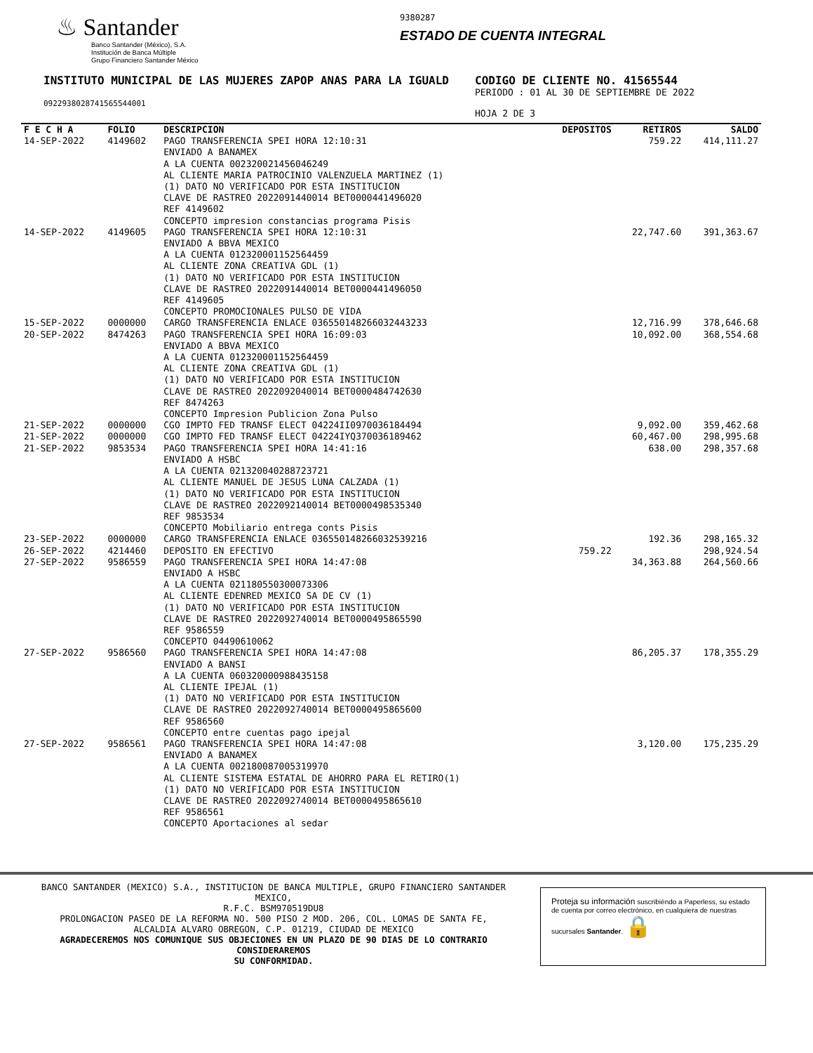♨ Santander
Banco Santander (México), S.A.
Institución de Banca Múltiple
Grupo Financiero Santander México
9380287
ESTADO DE CUENTA INTEGRAL
INSTITUTO MUNICIPAL DE LAS MUJERES ZAPOP ANAS PARA LA IGUALD
09229380287415655440​01
CODIGO DE CLIENTE NO. 41565544
PERIODO : 01 AL 30 DE SEPTIEMBRE DE 2022
HOJA 2 DE 3
| F E C H A | FOLIO | DESCRIPCION | DEPOSITOS | RETIROS | SALDO |
| --- | --- | --- | --- | --- | --- |
| 14-SEP-2022 | 4149602 | PAGO TRANSFERENCIA SPEI HORA 12:10:31 ENVIADO A BANAMEX A LA CUENTA 002320021456046249 AL CLIENTE MARIA PATROCINIO VALENZUELA MARTINEZ (1) (1) DATO NO VERIFICADO POR ESTA INSTITUCION CLAVE DE RASTREO 2022091440014 BET0000441496020 REF 4149602 CONCEPTO impresion constancias programa Pisis | | 759.22 | 414,111.27 |
| 14-SEP-2022 | 4149605 | PAGO TRANSFERENCIA SPEI HORA 12:10:31 ENVIADO A BBVA MEXICO A LA CUENTA 012320001152564459 AL CLIENTE ZONA CREATIVA GDL (1) (1) DATO NO VERIFICADO POR ESTA INSTITUCION CLAVE DE RASTREO 2022091440014 BET0000441496050 REF 4149605 CONCEPTO PROMOCIONALES PULSO DE VIDA | | 22,747.60 | 391,363.67 |
| 15-SEP-2022 | 0000000 | CARGO TRANSFERENCIA ENLACE 0365501482660324432​33 | | 12,716.99 | 378,646.68 |
| 20-SEP-2022 | 8474263 | PAGO TRANSFERENCIA SPEI HORA 16:09:03 ENVIADO A BBVA MEXICO A LA CUENTA 012320001152564459 AL CLIENTE ZONA CREATIVA GDL (1) (1) DATO NO VERIFICADO POR ESTA INSTITUCION CLAVE DE RASTREO 2022092040014 BET0000484742630 REF 8474263 CONCEPTO Impresion Publicion Zona Pulso | | 10,092.00 | 368,554.68 |
| 21-SEP-2022 | 0000000 | CGO IMPTO FED TRANSF ELECT 04224II0970036184494 | | 9,092.00 | 359,462.68 |
| 21-SEP-2022 | 0000000 | CGO IMPTO FED TRANSF ELECT 04224IYQ370036189462 | | 60,467.00 | 298,995.68 |
| 21-SEP-2022 | 9853534 | PAGO TRANSFERENCIA SPEI HORA 14:41:16 ENVIADO A HSBC A LA CUENTA 021320040288723721 AL CLIENTE MANUEL DE JESUS LUNA CALZADA (1) (1) DATO NO VERIFICADO POR ESTA INSTITUCION CLAVE DE RASTREO 2022092140014 BET0000498535340 REF 9853534 CONCEPTO Mobiliario entrega conts Pisis | | 638.00 | 298,357.68 |
| 23-SEP-2022 | 0000000 | CARGO TRANSFERENCIA ENLACE 036550148266032539216 | | 192.36 | 298,165.32 |
| 26-SEP-2022 | 4214460 | DEPOSITO EN EFECTIVO | 759.22 | | 298,924.54 |
| 27-SEP-2022 | 9586559 | PAGO TRANSFERENCIA SPEI HORA 14:47:08 ENVIADO A HSBC A LA CUENTA 021180550300073306 AL CLIENTE EDENRED MEXICO SA DE CV (1) (1) DATO NO VERIFICADO POR ESTA INSTITUCION CLAVE DE RASTREO 2022092740014 BET0000495865590 REF 9586559 CONCEPTO 04490610062 | | 34,363.88 | 264,560.66 |
| 27-SEP-2022 | 9586560 | PAGO TRANSFERENCIA SPEI HORA 14:47:08 ENVIADO A BANSI A LA CUENTA 060320000988435158 AL CLIENTE IPEJAL (1) (1) DATO NO VERIFICADO POR ESTA INSTITUCION CLAVE DE RASTREO 2022092740014 BET0000495865600 REF 9586560 CONCEPTO entre cuentas pago ipejal | | 86,205.37 | 178,355.29 |
| 27-SEP-2022 | 9586561 | PAGO TRANSFERENCIA SPEI HORA 14:47:08 ENVIADO A BANAMEX A LA CUENTA 002180087005319970 AL CLIENTE SISTEMA ESTATAL DE AHORRO PARA EL RETIRO(1) (1) DATO NO VERIFICADO POR ESTA INSTITUCION CLAVE DE RASTREO 2022092740014 BET0000495865610 REF 9586561 CONCEPTO Aportaciones al sedar | | 3,120.00 | 175,235.29 |
BANCO SANTANDER (MEXICO) S.A., INSTITUCION DE BANCA MULTIPLE, GRUPO FINANCIERO SANTANDER MEXICO,
R.F.C. BSM970519DU8
PROLONGACION PASEO DE LA REFORMA NO. 500 PISO 2 MOD. 206, COL. LOMAS DE SANTA FE,
ALCALDIA ALVARO OBREGON, C.P. 01219, CIUDAD DE MEXICO
AGRADECEREMOS NOS COMUNIQUE SUS OBJECIONES EN UN PLAZO DE 90 DIAS DE LO CONTRARIO CONSIDERAREMOS
SU CONFORMIDAD.
Proteja su información suscribiéndo a Paperless, su estado de cuenta por correo electrónico, en cualquiera de nuestras sucursales Santander. 🔒